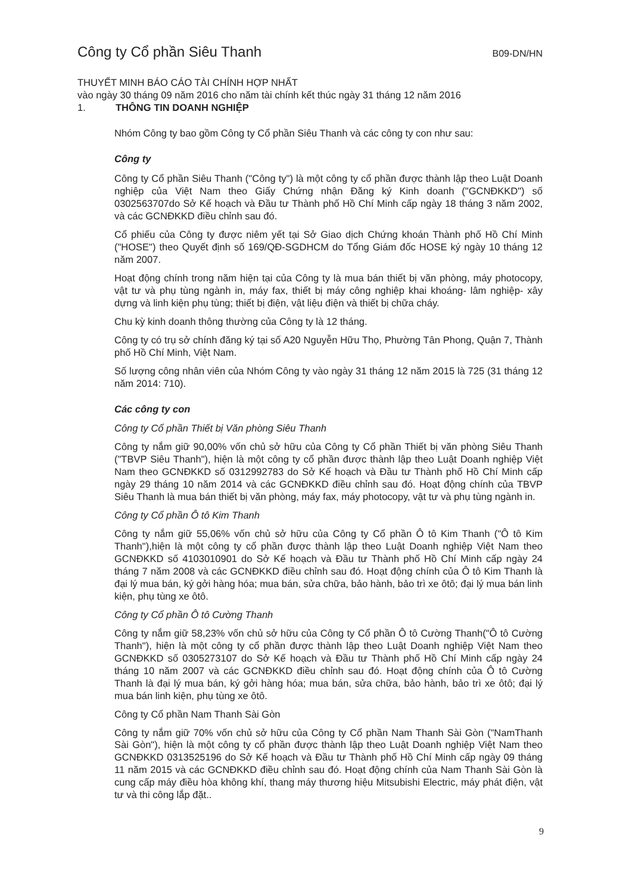Công ty Cổ phần Siêu Thanh
B09-DN/HN
THUYẾT MINH BÁO CÁO TÀI CHÍNH HỢP NHẤT
vào ngày 30 tháng 09 năm 2016 cho năm tài chính kết thúc ngày 31 tháng 12 năm 2016
1. THÔNG TIN DOANH NGHIỆP
Nhóm Công ty bao gồm Công ty Cổ phần Siêu Thanh và các công ty con như sau:
Công ty
Công ty Cổ phần Siêu Thanh ("Công ty") là một công ty cổ phần được thành lập theo Luật Doanh nghiệp của Việt Nam theo Giấy Chứng nhận Đăng ký Kinh doanh ("GCNĐKKD") số 0302563707do Sở Kế hoạch và Đầu tư Thành phố Hồ Chí Minh cấp ngày 18 tháng 3 năm 2002, và các GCNĐKKD điều chỉnh sau đó.
Cổ phiếu của Công ty được niêm yết tại Sở Giao dịch Chứng khoán Thành phố Hồ Chí Minh ("HOSE") theo Quyết định số 169/QĐ-SGDHCM do Tổng Giám đốc HOSE ký ngày 10 tháng 12 năm 2007.
Hoạt động chính trong năm hiện tại của Công ty là mua bán thiết bị văn phòng, máy photocopy, vật tư và phụ tùng ngành in, máy fax, thiết bị máy công nghiệp khai khoáng- lâm nghiệp- xây dựng và linh kiện phụ tùng; thiết bị điện, vật liệu điện và thiết bị chữa cháy.
Chu kỳ kinh doanh thông thường của Công ty là 12 tháng.
Công ty có trụ sở chính đăng ký tại số A20 Nguyễn Hữu Thọ, Phường Tân Phong, Quận 7, Thành phố Hồ Chí Minh, Việt Nam.
Số lượng công nhân viên của Nhóm Công ty vào ngày 31 tháng 12 năm 2015 là 725 (31 tháng 12 năm 2014: 710).
Các công ty con
Công ty Cổ phần Thiết bị Văn phòng Siêu Thanh
Công ty nắm giữ 90,00% vốn chủ sở hữu của Công ty Cổ phần Thiết bị văn phòng Siêu Thanh ("TBVP Siêu Thanh"), hiện là một công ty cổ phần được thành lập theo Luật Doanh nghiệp Việt Nam theo GCNĐKKD số 0312992783 do Sở Kế hoạch và Đầu tư Thành phố Hồ Chí Minh cấp ngày 29 tháng 10 năm 2014 và các GCNĐKKD điều chỉnh sau đó. Hoạt động chính của TBVP Siêu Thanh là mua bán thiết bị văn phòng, máy fax, máy photocopy, vật tư và phụ tùng ngành in.
Công ty Cổ phần Ô tô Kim Thanh
Công ty nắm giữ 55,06% vốn chủ sở hữu của Công ty Cổ phần Ô tô Kim Thanh ("Ô tô Kim Thanh"),hiện là một công ty cổ phần được thành lập theo Luật Doanh nghiệp Việt Nam theo GCNĐKKD số 4103010901 do Sở Kế hoạch và Đầu tư Thành phố Hồ Chí Minh cấp ngày 24 tháng 7 năm 2008 và các GCNĐKKD điều chỉnh sau đó. Hoạt động chính của Ô tô Kim Thanh là đại lý mua bán, ký gởi hàng hóa; mua bán, sửa chữa, bảo hành, bảo trì xe ôtô; đại lý mua bán linh kiện, phụ tùng xe ôtô.
Công ty Cổ phần Ô tô Cường Thanh
Công ty nắm giữ 58,23% vốn chủ sở hữu của Công ty Cổ phần Ô tô Cường Thanh("Ô tô Cường Thanh"), hiện là một công ty cổ phần được thành lập theo Luật Doanh nghiệp Việt Nam theo GCNĐKKD số 0305273107 do Sở Kế hoạch và Đầu tư Thành phố Hồ Chí Minh cấp ngày 24 tháng 10 năm 2007 và các GCNĐKKD điều chỉnh sau đó. Hoạt động chính của Ô tô Cường Thanh là đại lý mua bán, ký gởi hàng hóa; mua bán, sửa chữa, bảo hành, bảo trì xe ôtô; đại lý mua bán linh kiện, phụ tùng xe ôtô.
Công ty Cổ phần Nam Thanh Sài Gòn
Công ty nắm giữ 70% vốn chủ sở hữu của Công ty Cổ phần Nam Thanh Sài Gòn ("NamThanh Sài Gòn"), hiện là một công ty cổ phần được thành lập theo Luật Doanh nghiệp Việt Nam theo GCNĐKKD 0313525196 do Sở Kế hoạch và Đầu tư Thành phố Hồ Chí Minh cấp ngày 09 tháng 11 năm 2015 và các GCNĐKKD điều chỉnh sau đó. Hoạt động chính của Nam Thanh Sài Gòn là cung cấp máy điều hòa không khí, thang máy thương hiệu Mitsubishi Electric, máy phát điện, vật tư và thi công lắp đặt..
9